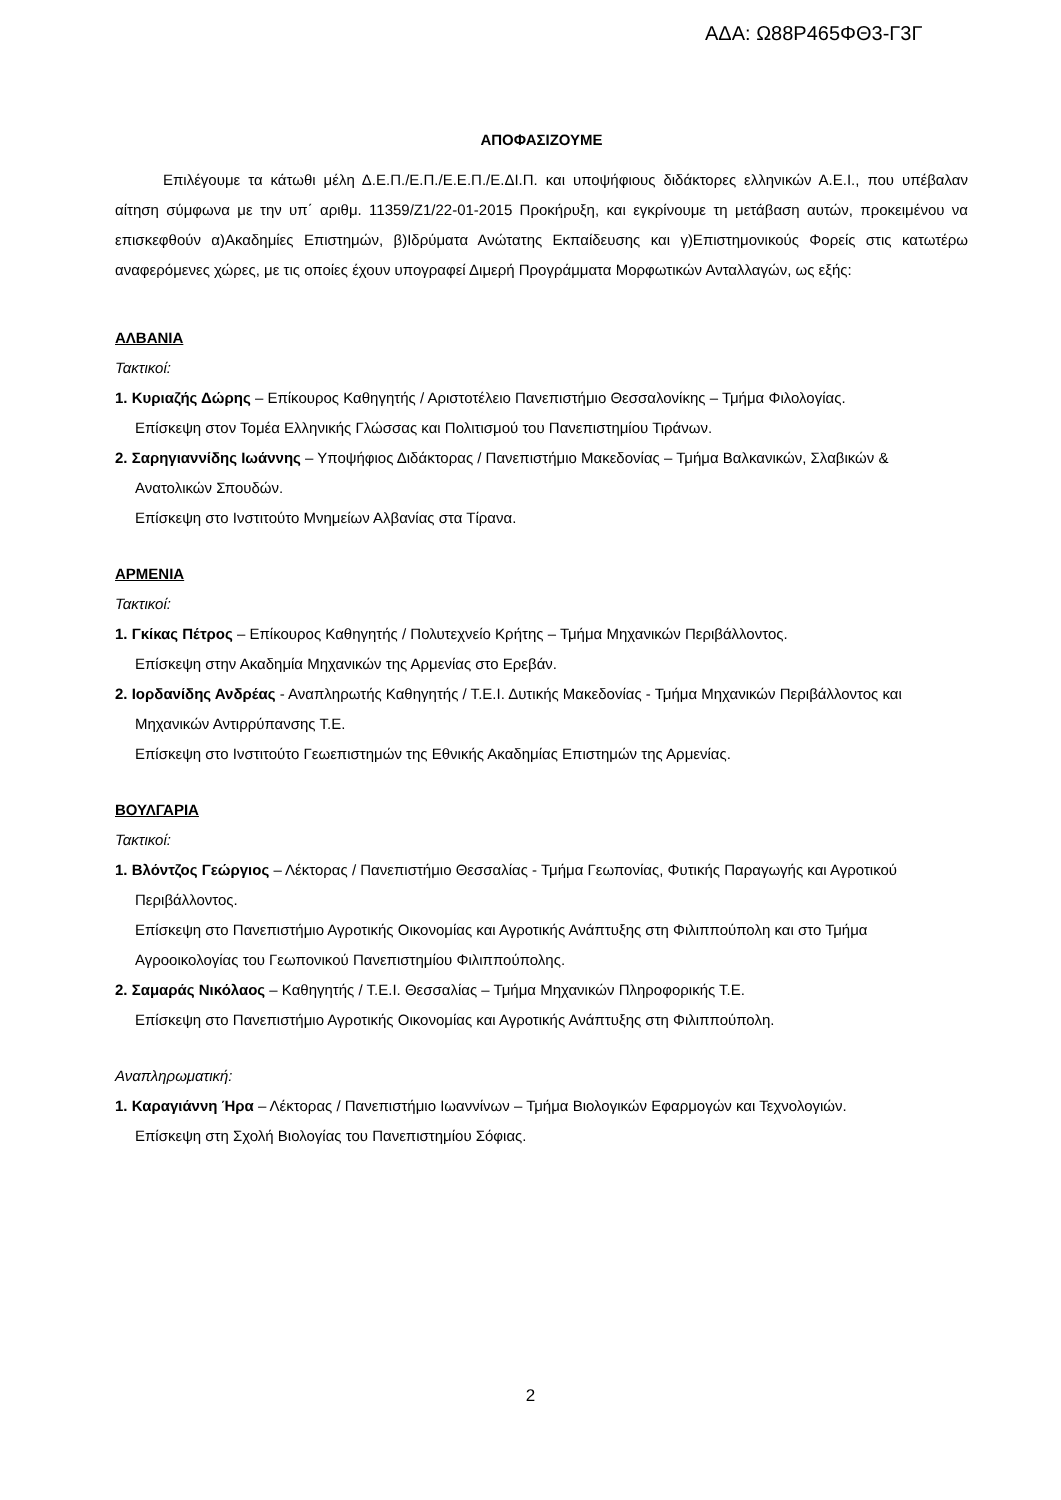ΑΔΑ: Ω88Ρ465ΦΘ3-Γ3Γ
ΑΠΟΦΑΣΙΖΟΥΜΕ
Επιλέγουμε τα κάτωθι μέλη Δ.Ε.Π./Ε.Π./Ε.Ε.Π./Ε.ΔΙ.Π. και υποψήφιους διδάκτορες ελληνικών Α.Ε.Ι., που υπέβαλαν αίτηση σύμφωνα με την υπ΄ αριθμ. 11359/Ζ1/22-01-2015 Προκήρυξη, και εγκρίνουμε τη μετάβαση αυτών, προκειμένου να επισκεφθούν α)Ακαδημίες Επιστημών, β)Ιδρύματα Ανώτατης Εκπαίδευσης και γ)Επιστημονικούς Φορείς στις κατωτέρω αναφερόμενες χώρες, με τις οποίες έχουν υπογραφεί Διμερή Προγράμματα Μορφωτικών Ανταλλαγών, ως εξής:
ΑΛΒΑΝΙΑ
Τακτικοί:
1. Κυριαζής Δώρης – Επίκουρος Καθηγητής / Αριστοτέλειο Πανεπιστήμιο Θεσσαλονίκης – Τμήμα Φιλολογίας.
Επίσκεψη στον Τομέα Ελληνικής Γλώσσας και Πολιτισμού του Πανεπιστημίου Τιράνων.
2. Σαρηγιαννίδης Ιωάννης – Υποψήφιος Διδάκτορας / Πανεπιστήμιο Μακεδονίας – Τμήμα Βαλκανικών, Σλαβικών & Ανατολικών Σπουδών.
Επίσκεψη στο Ινστιτούτο Μνημείων Αλβανίας στα Τίρανα.
ΑΡΜΕΝΙΑ
Τακτικοί:
1. Γκίκας Πέτρος – Επίκουρος Καθηγητής / Πολυτεχνείο Κρήτης – Τμήμα Μηχανικών Περιβάλλοντος.
Επίσκεψη στην Ακαδημία Μηχανικών της Αρμενίας στο Ερεβάν.
2. Ιορδανίδης Ανδρέας - Αναπληρωτής Καθηγητής / Τ.Ε.Ι. Δυτικής Μακεδονίας - Τμήμα Μηχανικών Περιβάλλοντος και Μηχανικών Αντιρρύπανσης Τ.Ε.
Επίσκεψη στο Ινστιτούτο Γεωεπιστημών της Εθνικής Ακαδημίας Επιστημών της Αρμενίας.
ΒΟΥΛΓΑΡΙΑ
Τακτικοί:
1. Βλόντζος Γεώργιος – Λέκτορας / Πανεπιστήμιο Θεσσαλίας - Τμήμα Γεωπονίας, Φυτικής Παραγωγής και Αγροτικού Περιβάλλοντος.
Επίσκεψη στο Πανεπιστήμιο Αγροτικής Οικονομίας και Αγροτικής Ανάπτυξης στη Φιλιππούπολη και στο Τμήμα Αγροοικολογίας του Γεωπονικού Πανεπιστημίου Φιλιππούπολης.
2. Σαμαράς Νικόλαος – Καθηγητής / Τ.Ε.Ι. Θεσσαλίας – Τμήμα Μηχανικών Πληροφορικής Τ.Ε.
Επίσκεψη στο Πανεπιστήμιο Αγροτικής Οικονομίας και Αγροτικής Ανάπτυξης στη Φιλιππούπολη.
Αναπληρωματική:
1. Καραγιάννη Ήρα – Λέκτορας / Πανεπιστήμιο Ιωαννίνων – Τμήμα Βιολογικών Εφαρμογών και Τεχνολογιών.
Επίσκεψη στη Σχολή Βιολογίας του Πανεπιστημίου Σόφιας.
2